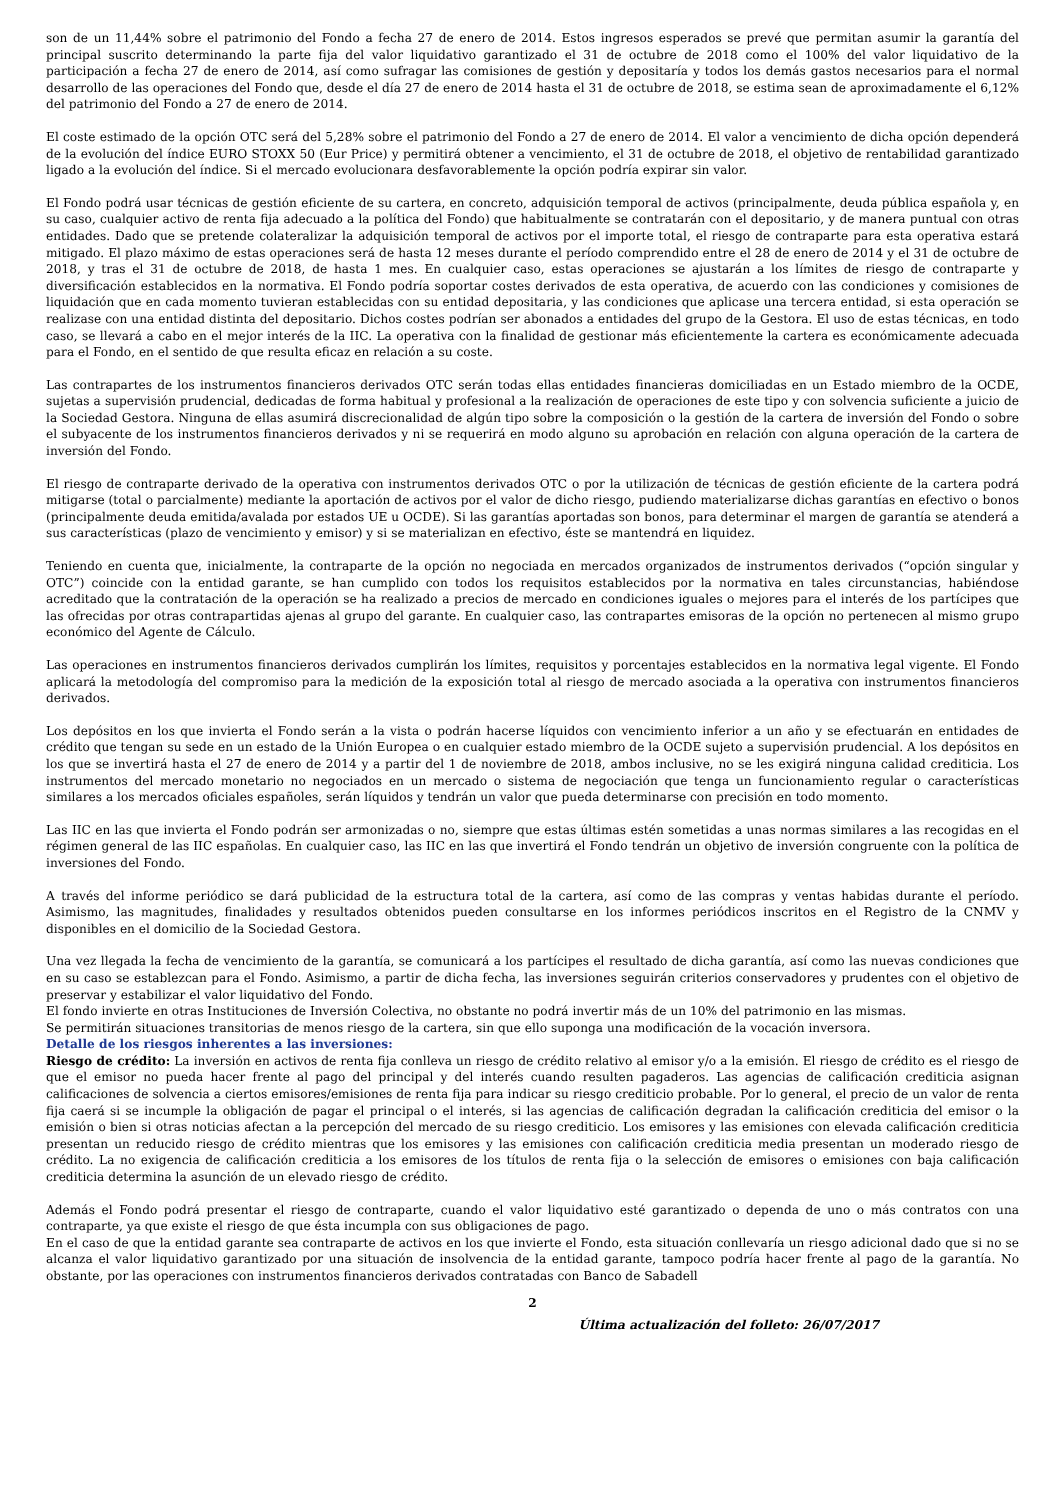son de un 11,44% sobre el patrimonio del Fondo a fecha 27 de enero de 2014. Estos ingresos esperados se prevé que permitan asumir la garantía del principal suscrito determinando la parte fija del valor liquidativo garantizado el 31 de octubre de 2018 como el 100% del valor liquidativo de la participación a fecha 27 de enero de 2014, así como sufragar las comisiones de gestión y depositaría y todos los demás gastos necesarios para el normal desarrollo de las operaciones del Fondo que, desde el día 27 de enero de 2014 hasta el 31 de octubre de 2018, se estima sean de aproximadamente el 6,12% del patrimonio del Fondo a 27 de enero de 2014.
El coste estimado de la opción OTC será del 5,28% sobre el patrimonio del Fondo a 27 de enero de 2014. El valor a vencimiento de dicha opción dependerá de la evolución del índice EURO STOXX 50 (Eur Price) y permitirá obtener a vencimiento, el 31 de octubre de 2018, el objetivo de rentabilidad garantizado ligado a la evolución del índice. Si el mercado evolucionara desfavorablemente la opción podría expirar sin valor.
El Fondo podrá usar técnicas de gestión eficiente de su cartera, en concreto, adquisición temporal de activos (principalmente, deuda pública española y, en su caso, cualquier activo de renta fija adecuado a la política del Fondo) que habitualmente se contratarán con el depositario, y de manera puntual con otras entidades. Dado que se pretende colateralizar la adquisición temporal de activos por el importe total, el riesgo de contraparte para esta operativa estará mitigado. El plazo máximo de estas operaciones será de hasta 12 meses durante el período comprendido entre el 28 de enero de 2014 y el 31 de octubre de 2018, y tras el 31 de octubre de 2018, de hasta 1 mes. En cualquier caso, estas operaciones se ajustarán a los límites de riesgo de contraparte y diversificación establecidos en la normativa. El Fondo podría soportar costes derivados de esta operativa, de acuerdo con las condiciones y comisiones de liquidación que en cada momento tuvieran establecidas con su entidad depositaria, y las condiciones que aplicase una tercera entidad, si esta operación se realizase con una entidad distinta del depositario. Dichos costes podrían ser abonados a entidades del grupo de la Gestora. El uso de estas técnicas, en todo caso, se llevará a cabo en el mejor interés de la IIC. La operativa con la finalidad de gestionar más eficientemente la cartera es económicamente adecuada para el Fondo, en el sentido de que resulta eficaz en relación a su coste.
Las contrapartes de los instrumentos financieros derivados OTC serán todas ellas entidades financieras domiciliadas en un Estado miembro de la OCDE, sujetas a supervisión prudencial, dedicadas de forma habitual y profesional a la realización de operaciones de este tipo y con solvencia suficiente a juicio de la Sociedad Gestora. Ninguna de ellas asumirá discrecionalidad de algún tipo sobre la composición o la gestión de la cartera de inversión del Fondo o sobre el subyacente de los instrumentos financieros derivados y ni se requerirá en modo alguno su aprobación en relación con alguna operación de la cartera de inversión del Fondo.
El riesgo de contraparte derivado de la operativa con instrumentos derivados OTC o por la utilización de técnicas de gestión eficiente de la cartera podrá mitigarse (total o parcialmente) mediante la aportación de activos por el valor de dicho riesgo, pudiendo materializarse dichas garantías en efectivo o bonos (principalmente deuda emitida/avalada por estados UE u OCDE). Si las garantías aportadas son bonos, para determinar el margen de garantía se atenderá a sus características (plazo de vencimiento y emisor) y si se materializan en efectivo, éste se mantendrá en liquidez.
Teniendo en cuenta que, inicialmente, la contraparte de la opción no negociada en mercados organizados de instrumentos derivados (“opción singular y OTC”) coincide con la entidad garante, se han cumplido con todos los requisitos establecidos por la normativa en tales circunstancias, habiéndose acreditado que la contratación de la operación se ha realizado a precios de mercado en condiciones iguales o mejores para el interés de los partícipes que las ofrecidas por otras contrapartidas ajenas al grupo del garante. En cualquier caso, las contrapartes emisoras de la opción no pertenecen al mismo grupo económico del Agente de Cálculo.
Las operaciones en instrumentos financieros derivados cumplirán los límites, requisitos y porcentajes establecidos en la normativa legal vigente. El Fondo aplicará la metodología del compromiso para la medición de la exposición total al riesgo de mercado asociada a la operativa con instrumentos financieros derivados.
Los depósitos en los que invierta el Fondo serán a la vista o podrán hacerse líquidos con vencimiento inferior a un año y se efectuarán en entidades de crédito que tengan su sede en un estado de la Unión Europea o en cualquier estado miembro de la OCDE sujeto a supervisión prudencial. A los depósitos en los que se invertirá hasta el 27 de enero de 2014 y a partir del 1 de noviembre de 2018, ambos inclusive, no se les exigirá ninguna calidad crediticia. Los instrumentos del mercado monetario no negociados en un mercado o sistema de negociación que tenga un funcionamiento regular o características similares a los mercados oficiales españoles, serán líquidos y tendrán un valor que pueda determinarse con precisión en todo momento.
Las IIC en las que invierta el Fondo podrán ser armonizadas o no, siempre que estas últimas estén sometidas a unas normas similares a las recogidas en el régimen general de las IIC españolas. En cualquier caso, las IIC en las que invertirá el Fondo tendrán un objetivo de inversión congruente con la política de inversiones del Fondo.
A través del informe periódico se dará publicidad de la estructura total de la cartera, así como de las compras y ventas habidas durante el período. Asimismo, las magnitudes, finalidades y resultados obtenidos pueden consultarse en los informes periódicos inscritos en el Registro de la CNMV y disponibles en el domicilio de la Sociedad Gestora.
Una vez llegada la fecha de vencimiento de la garantía, se comunicará a los partícipes el resultado de dicha garantía, así como las nuevas condiciones que en su caso se establezcan para el Fondo. Asimismo, a partir de dicha fecha, las inversiones seguirán criterios conservadores y prudentes con el objetivo de preservar y estabilizar el valor liquidativo del Fondo.
El fondo invierte en otras Instituciones de Inversión Colectiva, no obstante no podrá invertir más de un 10% del patrimonio en las mismas.
Se permitirán situaciones transitorias de menos riesgo de la cartera, sin que ello suponga una modificación de la vocación inversora.
Detalle de los riesgos inherentes a las inversiones:
Riesgo de crédito: La inversión en activos de renta fija conlleva un riesgo de crédito relativo al emisor y/o a la emisión. El riesgo de crédito es el riesgo de que el emisor no pueda hacer frente al pago del principal y del interés cuando resulten pagaderos. Las agencias de calificación crediticia asignan calificaciones de solvencia a ciertos emisores/emisiones de renta fija para indicar su riesgo crediticio probable. Por lo general, el precio de un valor de renta fija caerá si se incumple la obligación de pagar el principal o el interés, si las agencias de calificación degradan la calificación crediticia del emisor o la emisión o bien si otras noticias afectan a la percepción del mercado de su riesgo crediticio. Los emisores y las emisiones con elevada calificación crediticia presentan un reducido riesgo de crédito mientras que los emisores y las emisiones con calificación crediticia media presentan un moderado riesgo de crédito. La no exigencia de calificación crediticia a los emisores de los títulos de renta fija o la selección de emisores o emisiones con baja calificación crediticia determina la asunción de un elevado riesgo de crédito.
Además el Fondo podrá presentar el riesgo de contraparte, cuando el valor liquidativo esté garantizado o dependa de uno o más contratos con una contraparte, ya que existe el riesgo de que ésta incumpla con sus obligaciones de pago.
En el caso de que la entidad garante sea contraparte de activos en los que invierte el Fondo, esta situación conllevaría un riesgo adicional dado que si no se alcanza el valor liquidativo garantizado por una situación de insolvencia de la entidad garante, tampoco podría hacer frente al pago de la garantía. No obstante, por las operaciones con instrumentos financieros derivados contratadas con Banco de Sabadell
2
Última actualización del folleto: 26/07/2017